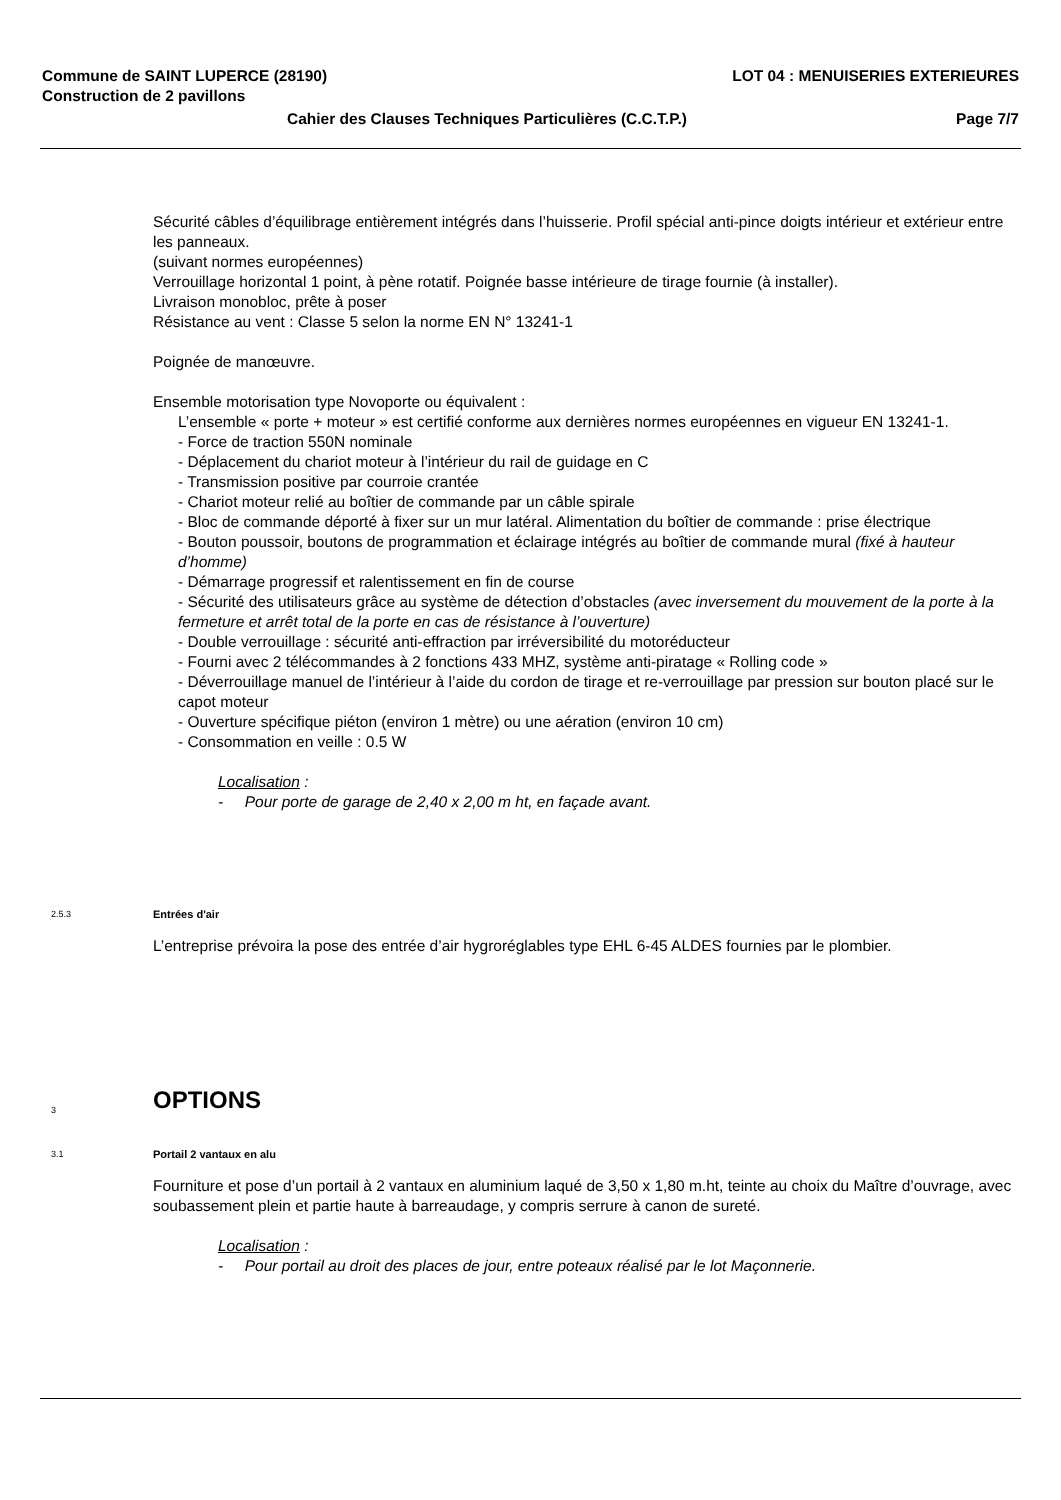Commune de SAINT LUPERCE (28190) LOT 04 : MENUISERIES EXTERIEURES
Construction de 2 pavillons
Cahier des Clauses Techniques Particulières (C.C.T.P.) Page 7/7
Sécurité câbles d’équilibrage entièrement intégrés dans l’huisserie. Profil spécial anti-pince doigts intérieur et extérieur entre les panneaux.
(suivant normes européennes)
Verrouillage horizontal 1 point, à pène rotatif. Poignée basse intérieure de tirage fournie (à installer).
Livraison monobloc, prête à poser
Résistance au vent : Classe 5 selon la norme EN N° 13241-1
Poignée de manœuvre.
Ensemble motorisation type Novoporte ou équivalent :
L’ensemble « porte + moteur » est certifié conforme aux dernières normes européennes en vigueur EN 13241-1.
- Force de traction 550N nominale
- Déplacement du chariot moteur à l’intérieur du rail de guidage en C
- Transmission positive par courroie crantée
- Chariot moteur relié au boîtier de commande par un câble spirale
- Bloc de commande déporté à fixer sur un mur latéral. Alimentation du boîtier de commande : prise électrique
- Bouton poussoir, boutons de programmation et éclairage intégrés au boîtier de commande mural (fixé à hauteur d’homme)
- Démarrage progressif et ralentissement en fin de course
- Sécurité des utilisateurs grâce au système de détection d’obstacles (avec inversement du mouvement de la porte à la fermeture et arrêt total de la porte en cas de résistance à l’ouverture)
- Double verrouillage : sécurité anti-effraction par irréversibilité du motoréducteur
- Fourni avec 2 télécommandes à 2 fonctions 433 MHZ, système anti-piratage « Rolling code »
- Déverrouillage manuel de l’intérieur à l’aide du cordon de tirage et re-verrouillage par pression sur bouton placé sur le capot moteur
- Ouverture spécifique piéton (environ 1 mètre) ou une aération (environ 10 cm)
- Consommation en veille : 0.5 W
Localisation :
- Pour porte de garage de 2,40 x 2,00 m ht, en façade avant.
2.5.3 Entrées d'air
L’entreprise prévoira la pose des entrée d’air hygroréglables type EHL 6-45 ALDES fournies par le plombier.
3 OPTIONS
3.1 Portail 2 vantaux en alu
Fourniture et pose d’un portail à 2 vantaux en aluminium laqué de 3,50 x 1,80 m.ht, teinte au choix du Maître d’ouvrage, avec soubassement plein et partie haute à barreaudage, y compris serrure à canon de sureté.
Localisation :
- Pour portail au droit des places de jour, entre poteaux réalisé par le lot Maçonnerie.